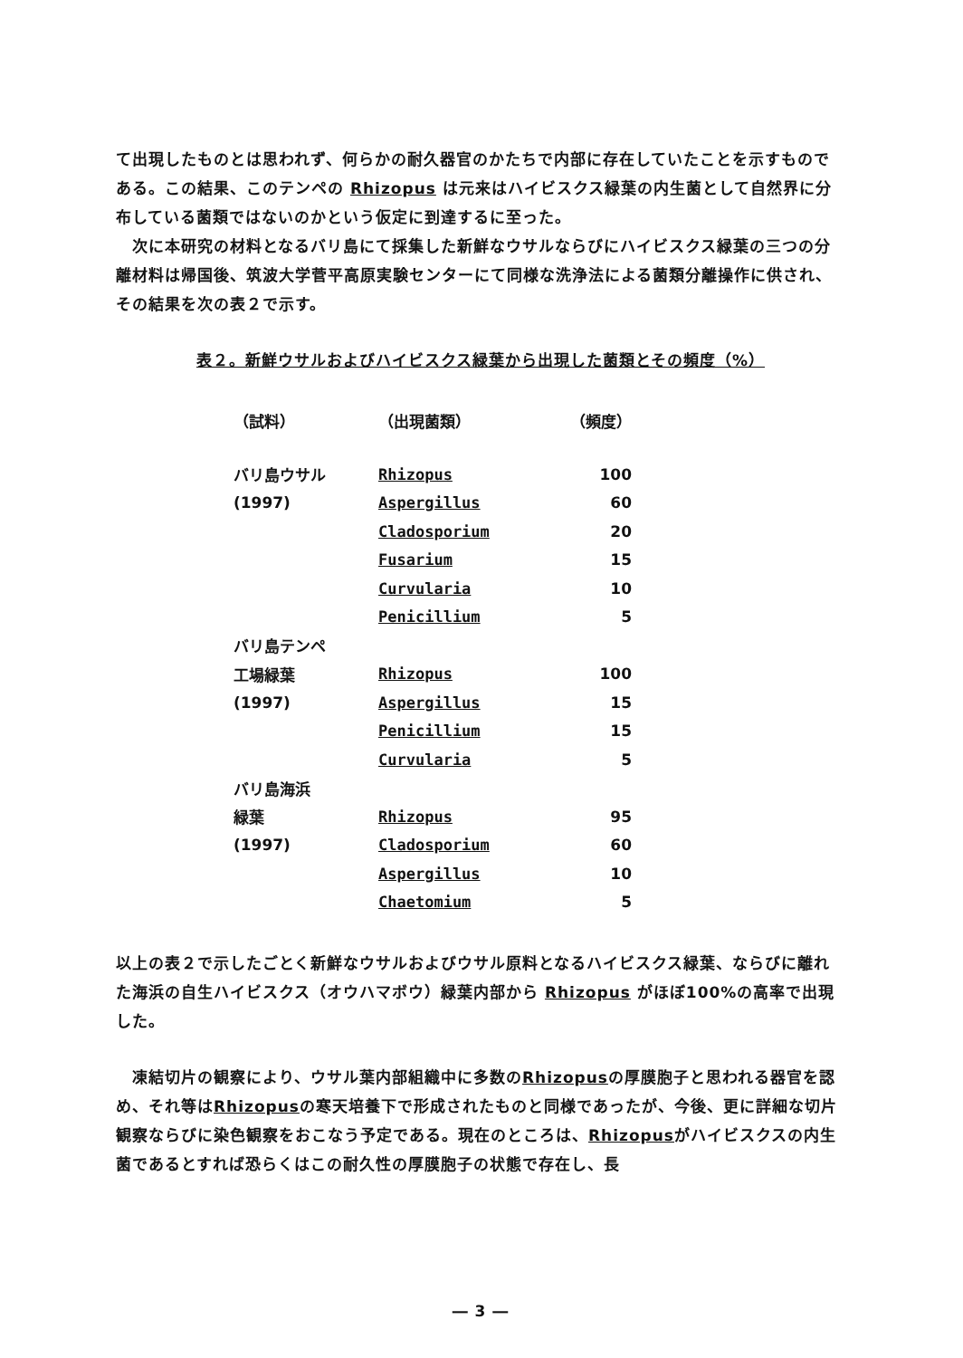て出現したものとは思われず、何らかの耐久器官のかたちで内部に存在していたことを示すものである。この結果、このテンペの Rhizopus は元来はハイビスクス緑葉の内生菌として自然界に分布している菌類ではないのかという仮定に到達するに至った。
次に本研究の材料となるバリ島にて採集した新鮮なウサルならびにハイビスクス緑葉の三つの分離材料は帰国後、筑波大学菅平高原実験センターにて同様な洗浄法による菌類分離操作に供され、その結果を次の表２で示す。
表２。新鮮ウサルおよびハイビスクス緑葉から出現した菌類とその頻度（%）
| （試料） | （出現菌類） | （頻度） |
| --- | --- | --- |
| バリ島ウサル | Rhizopus | 100 |
| (1997) | Aspergillus | 60 |
| | Cladosporium | 20 |
| | Fusarium | 15 |
| | Curvularia | 10 |
| | Penicillium | 5 |
| バリ島テンペ | | |
| 工場緑葉 | Rhizopus | 100 |
| (1997) | Aspergillus | 15 |
| | Penicillium | 15 |
| | Curvularia | 5 |
| バリ島海浜 | | |
| 緑葉 | Rhizopus | 95 |
| (1997) | Cladosporium | 60 |
| | Aspergillus | 10 |
| | Chaetomium | 5 |
以上の表２で示したごとく新鮮なウサルおよびウサル原料となるハイビスクス緑葉、ならびに離れた海浜の自生ハイビスクス（オウハマボウ）緑葉内部から Rhizopus がほぼ100%の高率で出現した。
凍結切片の観察により、ウサル葉内部組織中に多数のRhizopusの厚膜胞子と思われる器官を認め、それ等はRhizopusの寒天培養下で形成されたものと同様であったが、今後、更に詳細な切片観察ならびに染色観察をおこなう予定である。現在のところは、Rhizopusがハイビスクスの内生菌であるとすれば恐らくはこの耐久性の厚膜胞子の状態で存在し、長
― 3 ―